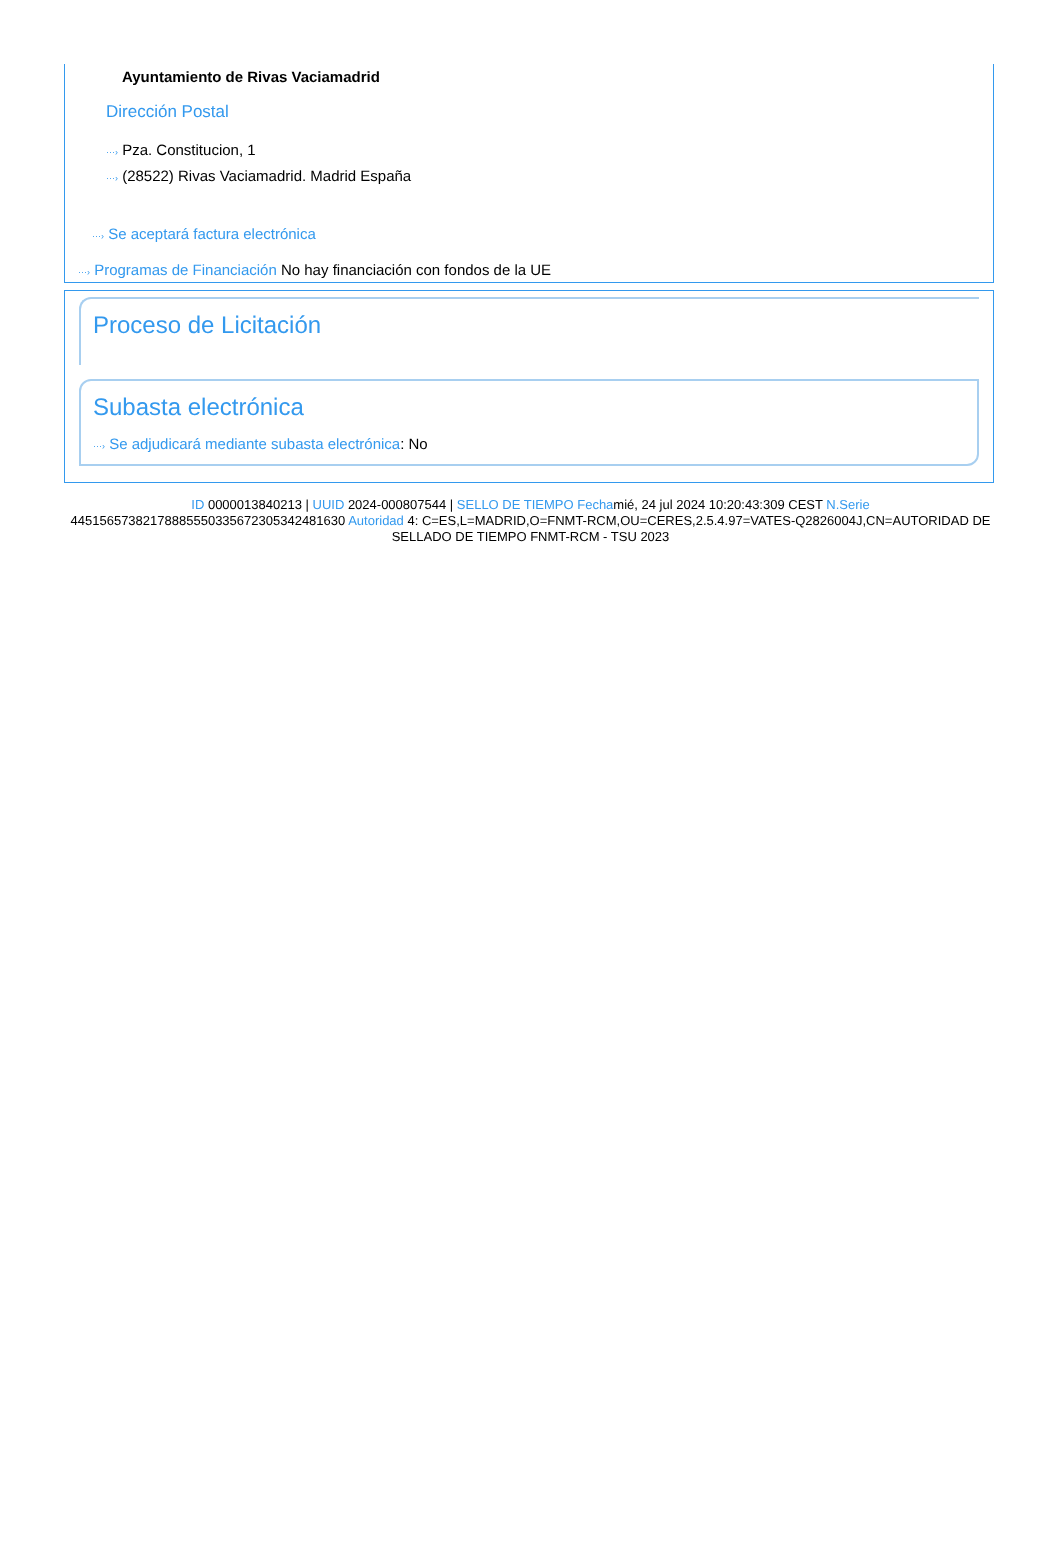Ayuntamiento de Rivas Vaciamadrid
Dirección Postal
···› Pza. Constitucion, 1
···› (28522) Rivas Vaciamadrid. Madrid España
···› Se aceptará factura electrónica
···› Programas de Financiación No hay financiación con fondos de la UE
Proceso de Licitación
Subasta electrónica
···› Se adjudicará mediante subasta electrónica: No
ID 0000013840213 | UUID 2024-000807544 | SELLO DE TIEMPO Fechamié, 24 jul 2024 10:20:43:309 CEST N.Serie 445156573821788855503356723053424816​30 Autoridad 4: C=ES,L=MADRID,O=FNMT-RCM,OU=CERES,2.5.4.97=VATES-Q2826004J,CN=AUTORIDAD DE SELLADO DE TIEMPO FNMT-RCM - TSU 2023